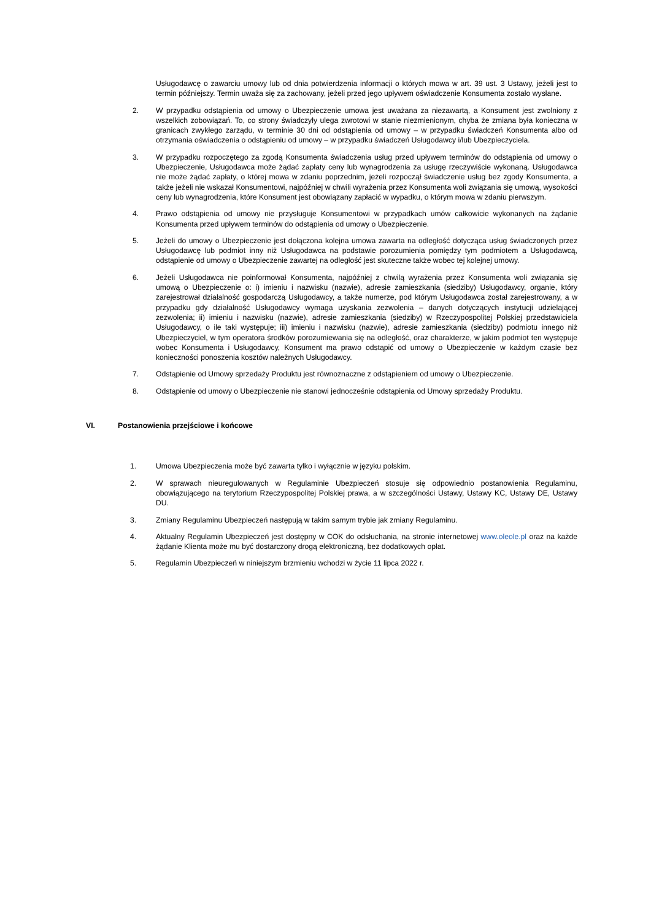Usługodawcę o zawarciu umowy lub od dnia potwierdzenia informacji o których mowa w art. 39 ust. 3 Ustawy, jeżeli jest to termin późniejszy. Termin uważa się za zachowany, jeżeli przed jego upływem oświadczenie Konsumenta zostało wysłane.
2. W przypadku odstąpienia od umowy o Ubezpieczenie umowa jest uważana za niezawartą, a Konsument jest zwolniony z wszelkich zobowiązań. To, co strony świadczyły ulega zwrotowi w stanie niezmienionym, chyba że zmiana była konieczna w granicach zwykłego zarządu, w terminie 30 dni od odstąpienia od umowy – w przypadku świadczeń Konsumenta albo od otrzymania oświadczenia o odstąpieniu od umowy – w przypadku świadczeń Usługodawcy i/lub Ubezpieczyciela.
3. W przypadku rozpoczętego za zgodą Konsumenta świadczenia usług przed upływem terminów do odstąpienia od umowy o Ubezpieczenie, Usługodawca może żądać zapłaty ceny lub wynagrodzenia za usługę rzeczywiście wykonaną. Usługodawca nie może żądać zapłaty, o której mowa w zdaniu poprzednim, jeżeli rozpoczął świadczenie usług bez zgody Konsumenta, a także jeżeli nie wskazał Konsumentowi, najpóźniej w chwili wyrażenia przez Konsumenta woli związania się umową, wysokości ceny lub wynagrodzenia, które Konsument jest obowiązany zapłacić w wypadku, o którym mowa w zdaniu pierwszym.
4. Prawo odstąpienia od umowy nie przysługuje Konsumentowi w przypadkach umów całkowicie wykonanych na żądanie Konsumenta przed upływem terminów do odstąpienia od umowy o Ubezpieczenie.
5. Jeżeli do umowy o Ubezpieczenie jest dołączona kolejna umowa zawarta na odległość dotycząca usług świadczonych przez Usługodawcę lub podmiot inny niż Usługodawca na podstawie porozumienia pomiędzy tym podmiotem a Usługodawcą, odstąpienie od umowy o Ubezpieczenie zawartej na odległość jest skuteczne także wobec tej kolejnej umowy.
6. Jeżeli Usługodawca nie poinformował Konsumenta, najpóźniej z chwilą wyrażenia przez Konsumenta woli związania się umową o Ubezpieczenie o: i) imieniu i nazwisku (nazwie), adresie zamieszkania (siedziby) Usługodawcy, organie, który zarejestrował działalność gospodarczą Usługodawcy, a także numerze, pod którym Usługodawca został zarejestrowany, a w przypadku gdy działalność Usługodawcy wymaga uzyskania zezwolenia – danych dotyczących instytucji udzielającej zezwolenia; ii) imieniu i nazwisku (nazwie), adresie zamieszkania (siedziby) w Rzeczypospolitej Polskiej przedstawiciela Usługodawcy, o ile taki występuje; iii) imieniu i nazwisku (nazwie), adresie zamieszkania (siedziby) podmiotu innego niż Ubezpieczyciel, w tym operatora środków porozumiewania się na odległość, oraz charakterze, w jakim podmiot ten występuje wobec Konsumenta i Usługodawcy, Konsument ma prawo odstąpić od umowy o Ubezpieczenie w każdym czasie bez konieczności ponoszenia kosztów należnych Usługodawcy.
7. Odstąpienie od Umowy sprzedaży Produktu jest równoznaczne z odstąpieniem od umowy o Ubezpieczenie.
8. Odstąpienie od umowy o Ubezpieczenie nie stanowi jednocześnie odstąpienia od Umowy sprzedaży Produktu.
VI. Postanowienia przejściowe i końcowe
1. Umowa Ubezpieczenia może być zawarta tylko i wyłącznie w języku polskim.
2. W sprawach nieuregulowanych w Regulaminie Ubezpieczeń stosuje się odpowiednio postanowienia Regulaminu, obowiązującego na terytorium Rzeczypospolitej Polskiej prawa, a w szczególności Ustawy, Ustawy KC, Ustawy DE, Ustawy DU.
3. Zmiany Regulaminu Ubezpieczeń następują w takim samym trybie jak zmiany Regulaminu.
4. Aktualny Regulamin Ubezpieczeń jest dostępny w COK do odsłuchania, na stronie internetowej www.oleole.pl oraz na każde żądanie Klienta może mu być dostarczony drogą elektroniczną, bez dodatkowych opłat.
5. Regulamin Ubezpieczeń w niniejszym brzmieniu wchodzi w życie 11 lipca 2022 r.